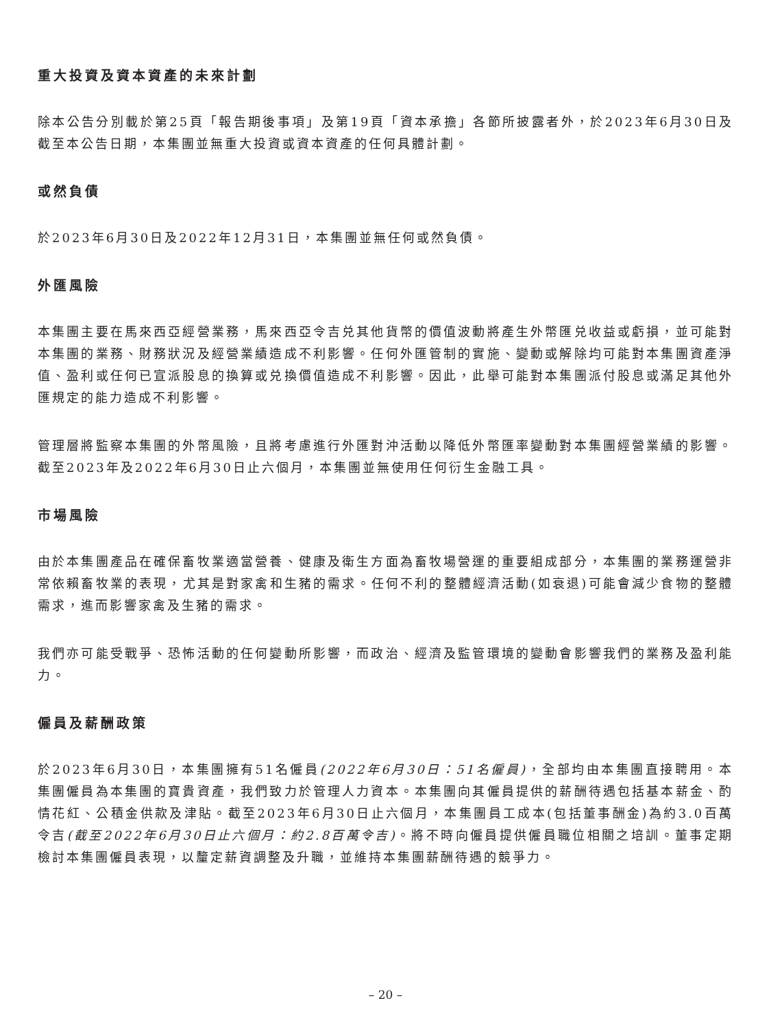重大投資及資本資產的未來計劃
除本公告分別載於第25頁「報告期後事項」及第19頁「資本承擔」各節所披露者外，於2023年6月30日及截至本公告日期，本集團並無重大投資或資本資產的任何具體計劃。
或然負債
於2023年6月30日及2022年12月31日，本集團並無任何或然負債。
外匯風險
本集團主要在馬來西亞經營業務，馬來西亞令吉兑其他貨幣的價值波動將產生外幣匯兑收益或虧損，並可能對本集團的業務、財務狀況及經營業績造成不利影響。任何外匯管制的實施、變動或解除均可能對本集團資產淨值、盈利或任何已宣派股息的換算或兑換價值造成不利影響。因此，此舉可能對本集團派付股息或滿足其他外匯規定的能力造成不利影響。
管理層將監察本集團的外幣風險，且將考慮進行外匯對沖活動以降低外幣匯率變動對本集團經營業績的影響。截至2023年及2022年6月30日止六個月，本集團並無使用任何衍生金融工具。
市場風險
由於本集團產品在確保畜牧業適當營養、健康及衛生方面為畜牧場營運的重要組成部分，本集團的業務運營非常依賴畜牧業的表現，尤其是對家禽和生豬的需求。任何不利的整體經濟活動(如衰退)可能會減少食物的整體需求，進而影響家禽及生豬的需求。
我們亦可能受戰爭、恐怖活動的任何變動所影響，而政治、經濟及監管環境的變動會影響我們的業務及盈利能力。
僱員及薪酬政策
於2023年6月30日，本集團擁有51名僱員(2022年6月30日：51名僱員)，全部均由本集團直接聘用。本集團僱員為本集團的寶貴資產，我們致力於管理人力資本。本集團向其僱員提供的薪酬待遇包括基本薪金、酌情花紅、公積金供款及津貼。截至2023年6月30日止六個月，本集團員工成本(包括董事酬金)為約3.0百萬令吉(截至2022年6月30日止六個月：約2.8百萬令吉)。將不時向僱員提供僱員職位相關之培訓。董事定期檢討本集團僱員表現，以釐定薪資調整及升職，並維持本集團薪酬待遇的競爭力。
– 20 –